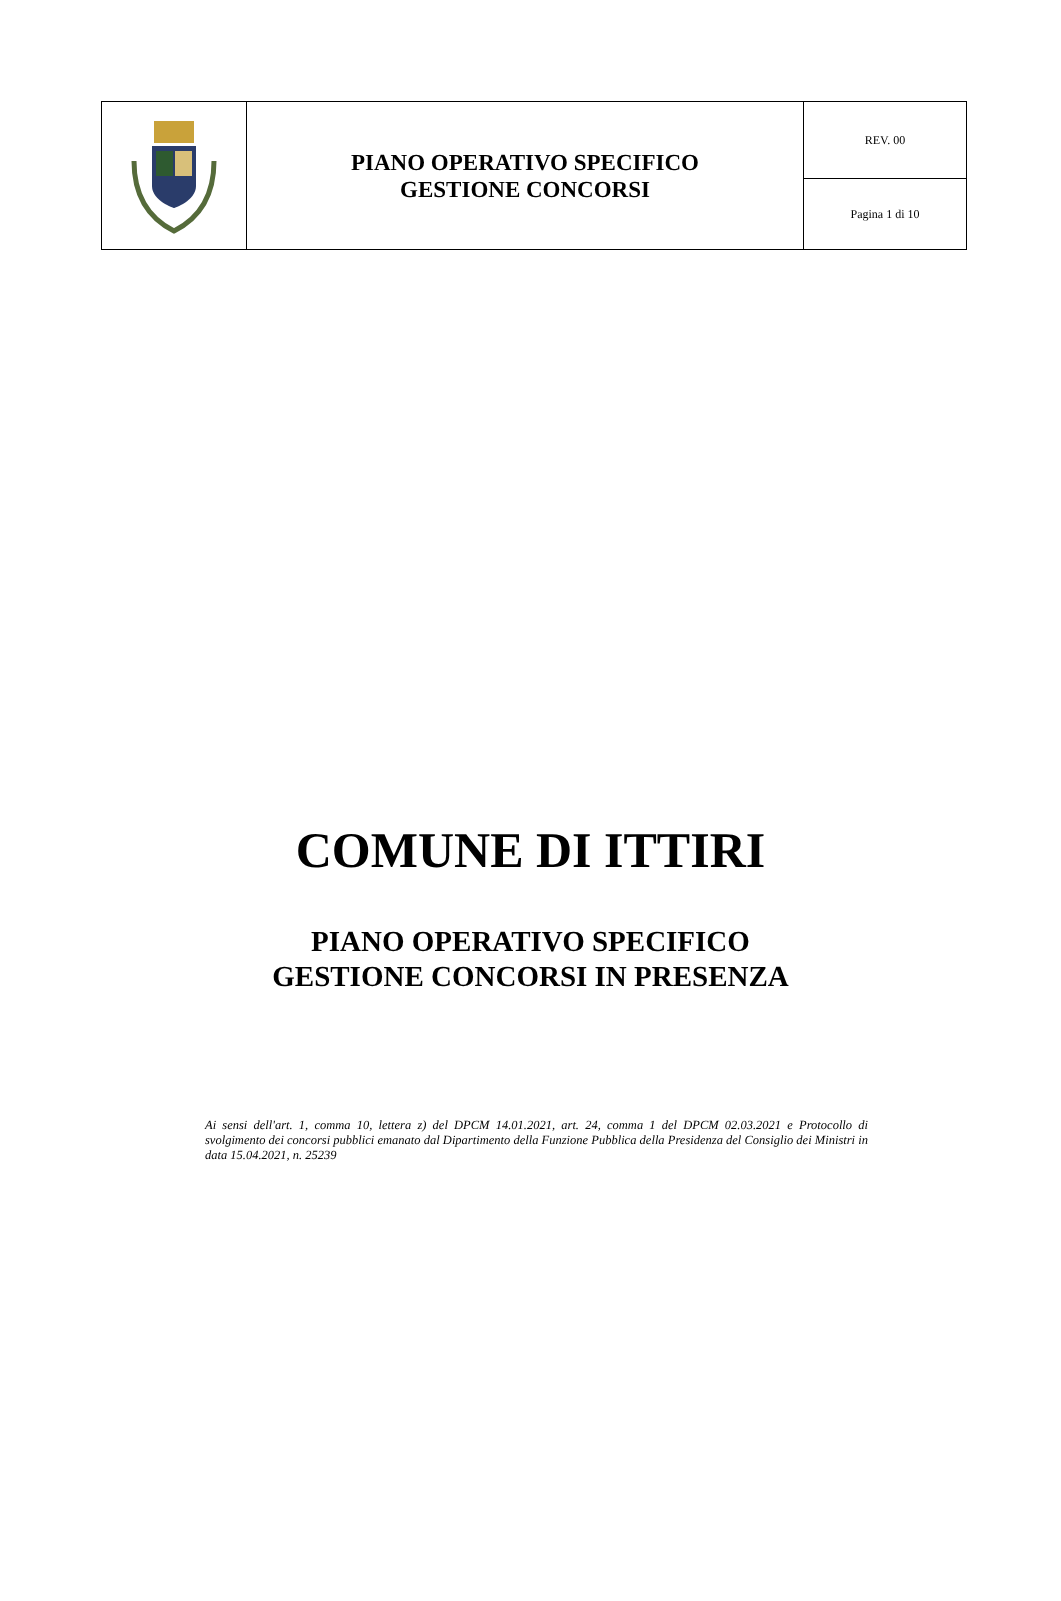| | PIANO OPERATIVO SPECIFICO GESTIONE CONCORSI | REV. 00 |
| | | Pagina 1 di 10 |
COMUNE DI ITTIRI
PIANO OPERATIVO SPECIFICO
GESTIONE CONCORSI IN PRESENZA
Ai sensi dell'art. 1, comma 10, lettera z) del DPCM 14.01.2021, art. 24, comma 1 del DPCM 02.03.2021 e Protocollo di svolgimento dei concorsi pubblici emanato dal Dipartimento della Funzione Pubblica della Presidenza del Consiglio dei Ministri in data 15.04.2021, n. 25239